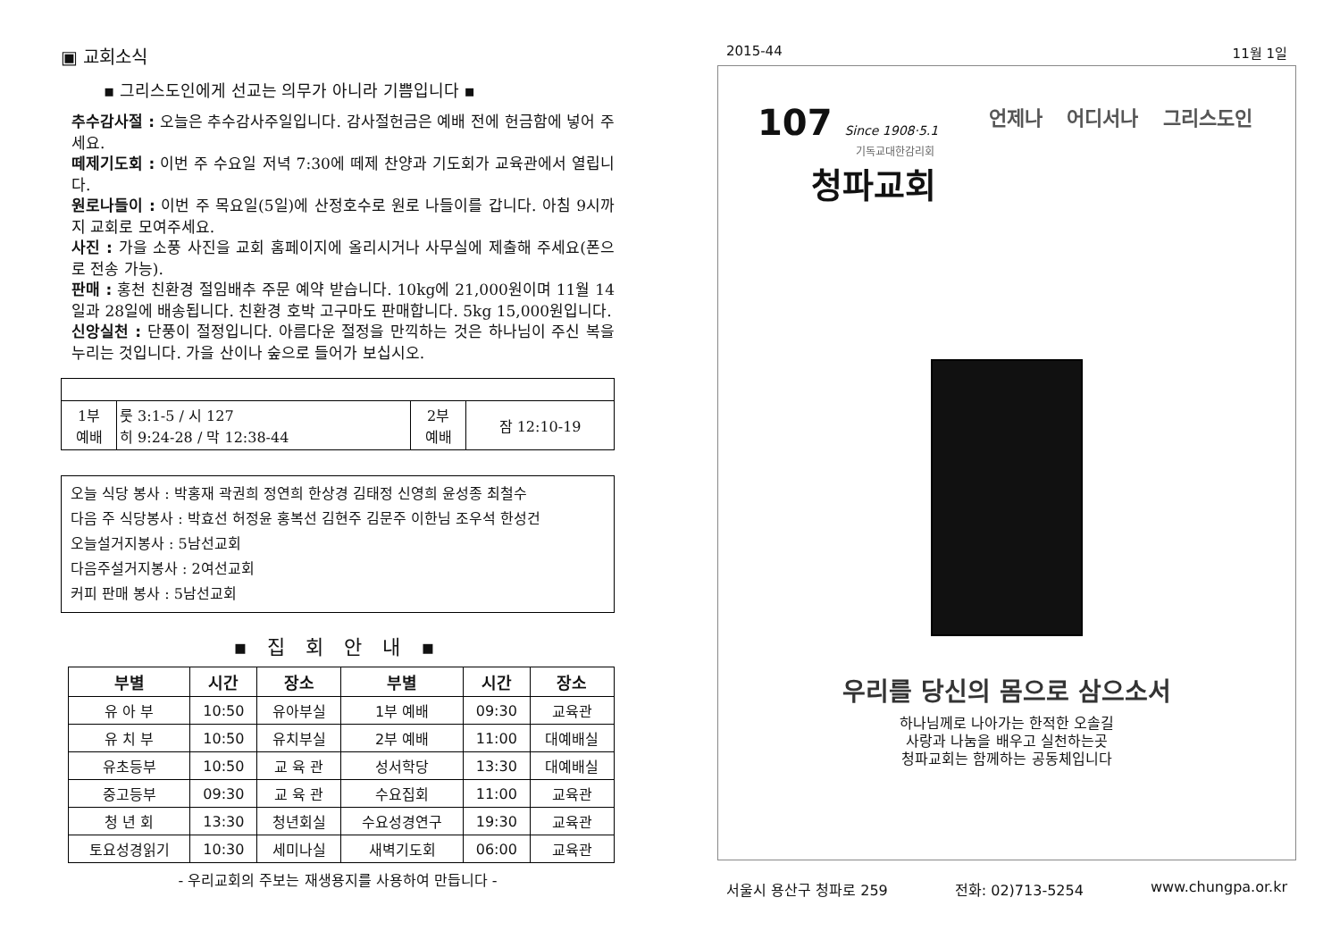▣ 교회소식
▪ 그리스도인에게 선교는 의무가 아니라 기쁨입니다 ▪
추수감사절 : 오늘은 추수감사주일입니다. 감사절헌금은 예배 전에 헌금함에 넣어 주세요.
떼제기도회 : 이번 주 수요일 저녁 7:30에 떼제 찬양과 기도회가 교육관에서 열립니다.
원로나들이 : 이번 주 목요일(5일)에 산정호수로 원로 나들이를 갑니다. 아침 9시까지 교회로 모여주세요.
사진 : 가을 소풍 사진을 교회 홈페이지에 올리시거나 사무실에 제출해 주세요(폰으로 전송 가능).
판매 : 홍천 친환경 절임배추 주문 예약 받습니다. 10kg에 21,000원이며 11월 14일과 28일에 배송됩니다. 친환경 호박 고구마도 판매합니다. 5kg 15,000원입니다.
신앙실천 : 단풍이 절정입니다. 아름다운 절정을 만끽하는 것은 하나님이 주신 복을 누리는 것입니다. 가을 산이나 숲으로 들어가 보십시오.
| 1부 예배 | 룻 3:1-5 / 시 127 히 9:24-28 / 막 12:38-44 | 2부 예배 | 잠 12:10-19 |
오늘 식당 봉사 : 박홍재 곽권희 정연희 한상경 김태정 신영희 윤성종 최철수
다음 주 식당봉사 : 박효선 허정윤 홍복선 김현주 김문주 이한님 조우석 한성건
오늘설거지봉사 : 5남선교회
다음주설거지봉사 : 2여선교회
커피 판매 봉사 : 5남선교회
▪ 집 회 안 내 ▪
| 부별 | 시간 | 장소 | 부별 | 시간 | 장소 |
| --- | --- | --- | --- | --- | --- |
| 유 아 부 | 10:50 | 유아부실 | 1부 예배 | 09:30 | 교육관 |
| 유 치 부 | 10:50 | 유치부실 | 2부 예배 | 11:00 | 대예배실 |
| 유초등부 | 10:50 | 교 육 관 | 성서학당 | 13:30 | 대예배실 |
| 중고등부 | 09:30 | 교 육 관 | 수요집회 | 11:00 | 교육관 |
| 청 년 회 | 13:30 | 청년회실 | 수요성경연구 | 19:30 | 교육관 |
| 토요성경읽기 | 10:30 | 세미나실 | 새벽기도회 | 06:00 | 교육관 |
- 우리교회의 주보는 재생용지를 사용하여 만듭니다 -
2015-44 11월 1일
107 Since 1908·5.1
기독교대한감리회
청파교회
언제나 어디서나 그리스도인
우리를 당신의 몸으로 삼으소서
하나님께로 나아가는 한적한 오솔길
사랑과 나눔을 배우고 실천하는곳
청파교회는 함께하는 공동체입니다
서울시 용산구 청파로 259 전화: 02)713-5254 www.chungpa.or.kr